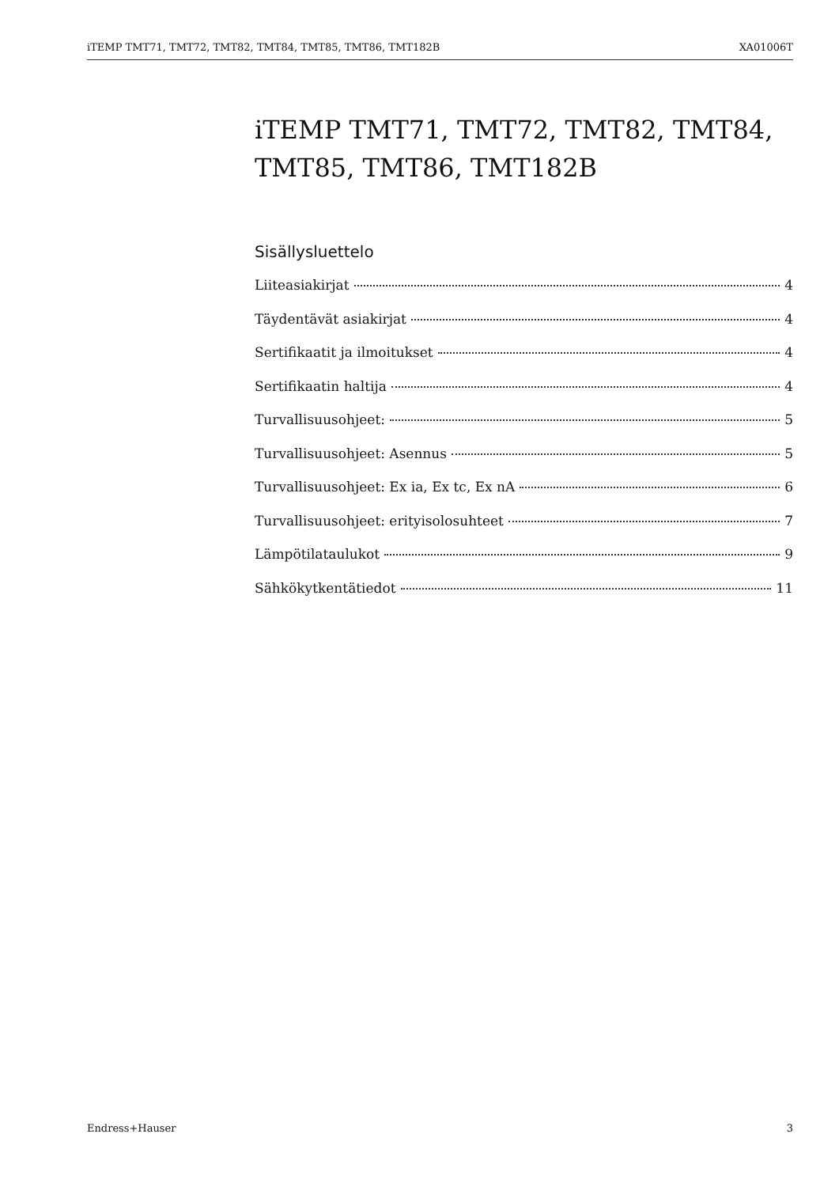iTEMP TMT71, TMT72, TMT82, TMT84, TMT85, TMT86, TMT182B XA01006T
iTEMP TMT71, TMT72, TMT82, TMT84, TMT85, TMT86, TMT182B
Sisällysluettelo
Liiteasiakirjat 4
Täydentävät asiakirjat 4
Sertifikaatit ja ilmoitukset 4
Sertifikaatin haltija 4
Turvallisuusohjeet: 5
Turvallisuusohjeet: Asennus 5
Turvallisuusohjeet: Ex ia, Ex tc, Ex nA 6
Turvallisuusohjeet: erityisolosuhteet 7
Lämpötilataulukot 9
Sähkökytkentätiedot 11
Endress+Hauser 3